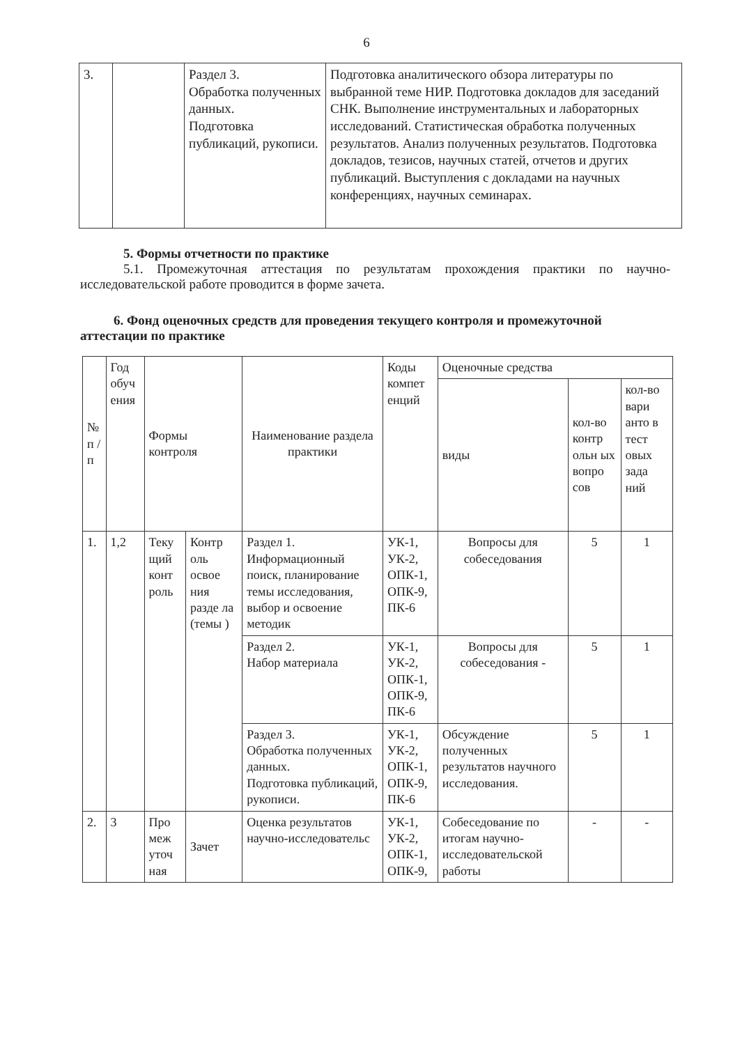6
| 3. | | Раздел 3. Обработка полученных данных. Подготовка публикаций, рукописи. | Подготовка аналитического обзора литературы по выбранной теме НИР. Подготовка докладов для заседаний СНК. Выполнение инструментальных и лабораторных исследований. Статистическая обработка полученных результатов. Анализ полученных результатов. Подготовка докладов, тезисов, научных статей, отчетов и других публикаций. Выступления с докладами на научных конференциях, научных семинарах. |
5. Формы отчетности по практике
5.1. Промежуточная аттестация по результатам прохождения практики по научно-исследовательской работе проводится в форме зачета.
6. Фонд оценочных средств для проведения текущего контроля и промежуточной аттестации по практике
| № п / п | Год обуч ения | Формы контроля | | Наименование раздела практики | Коды компет енций | Оценочные средства | | |
| --- | --- | --- | --- | --- | --- | --- | --- | --- |
| | | | | | | виды | кол-во контр ольн ых вопро сов | кол-во вари анто в тест овых зада ний |
| 1. | 1,2 | Теку щий конт роль | Контр оль освое ния разде ла (темы ) | Раздел 1. Информационный поиск, планирование темы исследования, выбор и освоение методик | УК-1, УК-2, ОПК-1, ОПК-9, ПК-6 | Вопросы для собеседования | 5 | 1 |
| | | | | Раздел 2. Набор материала | УК-1, УК-2, ОПК-1, ОПК-9, ПК-6 | Вопросы для собеседования - | 5 | 1 |
| | | | | Раздел 3. Обработка полученных данных. Подготовка публикаций, рукописи. | УК-1, УК-2, ОПК-1, ОПК-9, ПК-6 | Обсуждение полученных результатов научного исследования. | 5 | 1 |
| 2. | 3 | Про меж уточ ная | Зачет | Оценка результатов научно-исследовательс | УК-1, УК-2, ОПК-1, ОПК-9, | Собеседование по итогам научно-исследовательской работы | - | - |